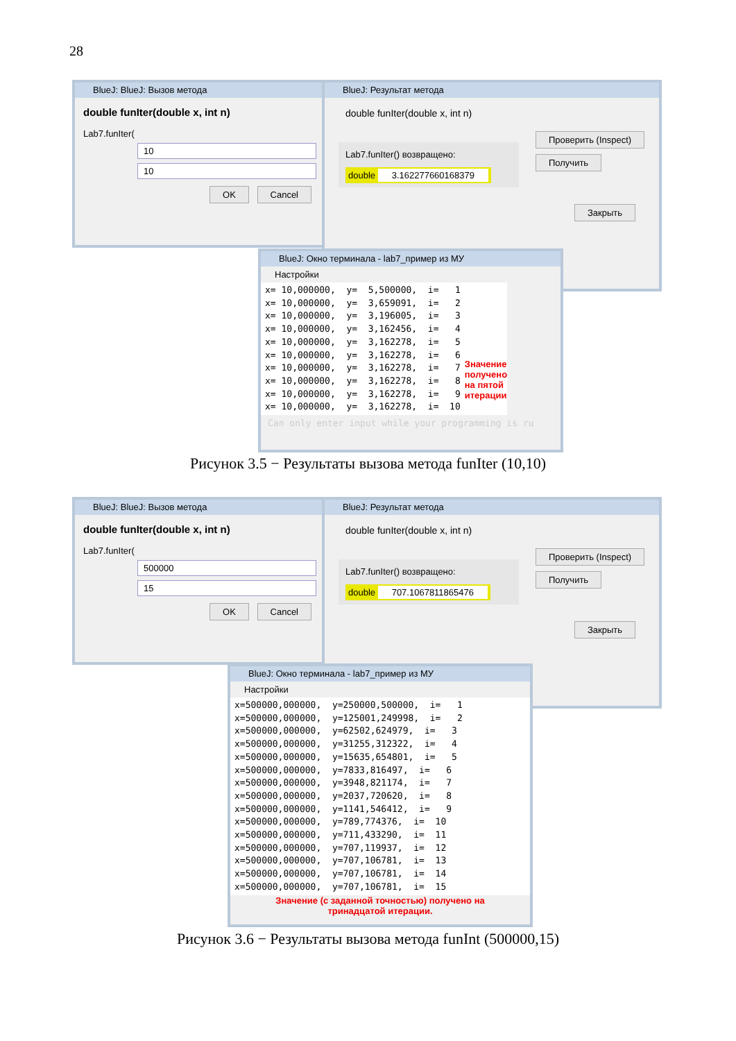28
BlueJ: BlueJ: Вызов метода
double funIter(double x, int n)
Lab7.funIter(
10
10
OK Cancel
BlueJ: Результат метода
double funIter(double x, int n)
Lab7.funIter() возвращено:
double 3.162277660168379
Проверить (Inspect)
Получить
Закрыть
BlueJ: Окно терминала - lab7_пример из МУ
Настройки
x= 10,000000, y= 5,500000, i= 1 x= 10,000000, y= 3,659091, i= 2 x= 10,000000, y= 3,196005, i= 3 x= 10,000000, y= 3,162456, i= 4 x= 10,000000, y= 3,162278, i= 5 x= 10,000000, y= 3,162278, i= 6 x= 10,000000, y= 3,162278, i= 7 x= 10,000000, y= 3,162278, i= 8 x= 10,000000, y= 3,162278, i= 9 x= 10,000000, y= 3,162278, i= 10
Значение
получено
на пятой
итерации
Can only enter input while your programming is ru
Рисунок 3.5 − Результаты вызова метода funIter (10,10)
BlueJ: BlueJ: Вызов метода
double funIter(double x, int n)
Lab7.funIter(
500000
15
OK Cancel
BlueJ: Результат метода
double funIter(double x, int n)
Lab7.funIter() возвращено:
double 707.1067811865476
Проверить (Inspect)
Получить
Закрыть
BlueJ: Окно терминала - lab7_пример из МУ
Настройки
x=500000,000000, y=250000,500000, i= 1 x=500000,000000, y=125001,249998, i= 2 x=500000,000000, y=62502,624979, i= 3 x=500000,000000, y=31255,312322, i= 4 x=500000,000000, y=15635,654801, i= 5 x=500000,000000, y=7833,816497, i= 6 x=500000,000000, y=3948,821174, i= 7 x=500000,000000, y=2037,720620, i= 8 x=500000,000000, y=1141,546412, i= 9 x=500000,000000, y=789,774376, i= 10 x=500000,000000, y=711,433290, i= 11 x=500000,000000, y=707,119937, i= 12 x=500000,000000, y=707,106781, i= 13 x=500000,000000, y=707,106781, i= 14 x=500000,000000, y=707,106781, i= 15
Значение (с заданной точностью) получено на
тринадцатой итерации.
Рисунок 3.6 − Результаты вызова метода funInt (500000,15)